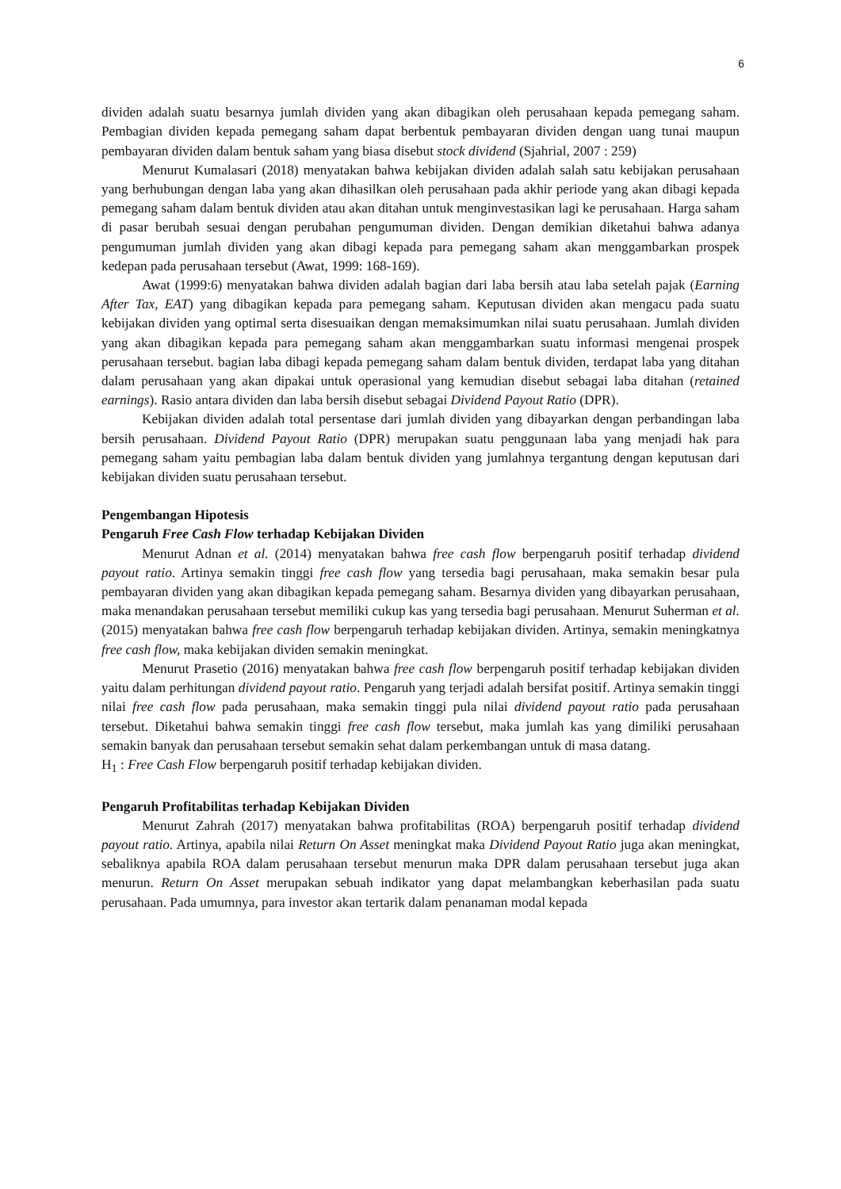6
dividen adalah suatu besarnya jumlah dividen yang akan dibagikan oleh perusahaan kepada pemegang saham. Pembagian dividen kepada pemegang saham dapat berbentuk pembayaran dividen dengan uang tunai maupun pembayaran dividen dalam bentuk saham yang biasa disebut stock dividend (Sjahrial, 2007 : 259)
Menurut Kumalasari (2018) menyatakan bahwa kebijakan dividen adalah salah satu kebijakan perusahaan yang berhubungan dengan laba yang akan dihasilkan oleh perusahaan pada akhir periode yang akan dibagi kepada pemegang saham dalam bentuk dividen atau akan ditahan untuk menginvestasikan lagi ke perusahaan. Harga saham di pasar berubah sesuai dengan perubahan pengumuman dividen. Dengan demikian diketahui bahwa adanya pengumuman jumlah dividen yang akan dibagi kepada para pemegang saham akan menggambarkan prospek kedepan pada perusahaan tersebut (Awat, 1999: 168-169).
Awat (1999:6) menyatakan bahwa dividen adalah bagian dari laba bersih atau laba setelah pajak (Earning After Tax, EAT) yang dibagikan kepada para pemegang saham. Keputusan dividen akan mengacu pada suatu kebijakan dividen yang optimal serta disesuaikan dengan memaksimumkan nilai suatu perusahaan. Jumlah dividen yang akan dibagikan kepada para pemegang saham akan menggambarkan suatu informasi mengenai prospek perusahaan tersebut. bagian laba dibagi kepada pemegang saham dalam bentuk dividen, terdapat laba yang ditahan dalam perusahaan yang akan dipakai untuk operasional yang kemudian disebut sebagai laba ditahan (retained earnings). Rasio antara dividen dan laba bersih disebut sebagai Dividend Payout Ratio (DPR).
Kebijakan dividen adalah total persentase dari jumlah dividen yang dibayarkan dengan perbandingan laba bersih perusahaan. Dividend Payout Ratio (DPR) merupakan suatu penggunaan laba yang menjadi hak para pemegang saham yaitu pembagian laba dalam bentuk dividen yang jumlahnya tergantung dengan keputusan dari kebijakan dividen suatu perusahaan tersebut.
Pengembangan Hipotesis
Pengaruh Free Cash Flow terhadap Kebijakan Dividen
Menurut Adnan et al. (2014) menyatakan bahwa free cash flow berpengaruh positif terhadap dividend payout ratio. Artinya semakin tinggi free cash flow yang tersedia bagi perusahaan, maka semakin besar pula pembayaran dividen yang akan dibagikan kepada pemegang saham. Besarnya dividen yang dibayarkan perusahaan, maka menandakan perusahaan tersebut memiliki cukup kas yang tersedia bagi perusahaan. Menurut Suherman et al. (2015) menyatakan bahwa free cash flow berpengaruh terhadap kebijakan dividen. Artinya, semakin meningkatnya free cash flow, maka kebijakan dividen semakin meningkat.
Menurut Prasetio (2016) menyatakan bahwa free cash flow berpengaruh positif terhadap kebijakan dividen yaitu dalam perhitungan dividend payout ratio. Pengaruh yang terjadi adalah bersifat positif. Artinya semakin tinggi nilai free cash flow pada perusahaan, maka semakin tinggi pula nilai dividend payout ratio pada perusahaan tersebut. Diketahui bahwa semakin tinggi free cash flow tersebut, maka jumlah kas yang dimiliki perusahaan semakin banyak dan perusahaan tersebut semakin sehat dalam perkembangan untuk di masa datang.
H<sub>1</sub> : Free Cash Flow berpengaruh positif terhadap kebijakan dividen.
Pengaruh Profitabilitas terhadap Kebijakan Dividen
Menurut Zahrah (2017) menyatakan bahwa profitabilitas (ROA) berpengaruh positif terhadap dividend payout ratio. Artinya, apabila nilai Return On Asset meningkat maka Dividend Payout Ratio juga akan meningkat, sebaliknya apabila ROA dalam perusahaan tersebut menurun maka DPR dalam perusahaan tersebut juga akan menurun. Return On Asset merupakan sebuah indikator yang dapat melambangkan keberhasilan pada suatu perusahaan. Pada umumnya, para investor akan tertarik dalam penanaman modal kepada